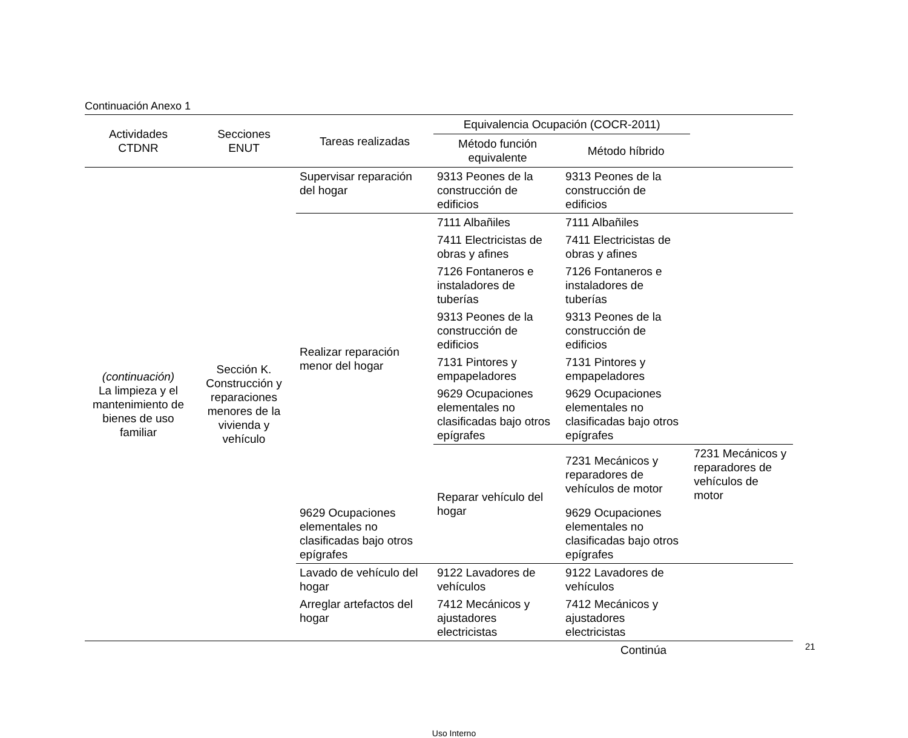Continuación Anexo 1
| Actividades CTDNR | Secciones ENUT | Tareas realizadas | Equivalencia Ocupación (COCR-2011) | | |
| --- | --- | --- | --- | --- | --- |
| | | | Método función equivalente | Método híbrido | |
| (continuación) La limpieza y el mantenimiento de bienes de uso familiar | Sección K. Construcción y reparaciones menores de la vivienda y vehículo | Supervisar reparación del hogar | 9313 Peones de la construcción de edificios | 9313 Peones de la construcción de edificios | |
| | | Realizar reparación menor del hogar | 7111 Albañiles | 7111 Albañiles | |
| | | | 7411 Electricistas de obras y afines | 7411 Electricistas de obras y afines | |
| | | | 7126 Fontaneros e instaladores de tuberías | 7126 Fontaneros e instaladores de tuberías | |
| | | | 9313 Peones de la construcción de edificios | 9313 Peones de la construcción de edificios | |
| | | | 7131 Pintores y empapeladores | 7131 Pintores y empapeladores | |
| | | | 9629 Ocupaciones elementales no clasificadas bajo otros epígrafes | 9629 Ocupaciones elementales no clasificadas bajo otros epígrafes | |
| | | | Reparar vehículo del hogar | 7231 Mecánicos y reparadores de vehículos de motor | 7231 Mecánicos y reparadores de vehículos de motor |
| | | 9629 Ocupaciones elementales no clasificadas bajo otros epígrafes | | 9629 Ocupaciones elementales no clasificadas bajo otros epígrafes | |
| | | Lavado de vehículo del hogar | 9122 Lavadores de vehículos | 9122 Lavadores de vehículos | |
| | | Arreglar artefactos del hogar | 7412 Mecánicos y ajustadores electricistas | 7412 Mecánicos y ajustadores electricistas | |
Continúa
Uso Interno
21